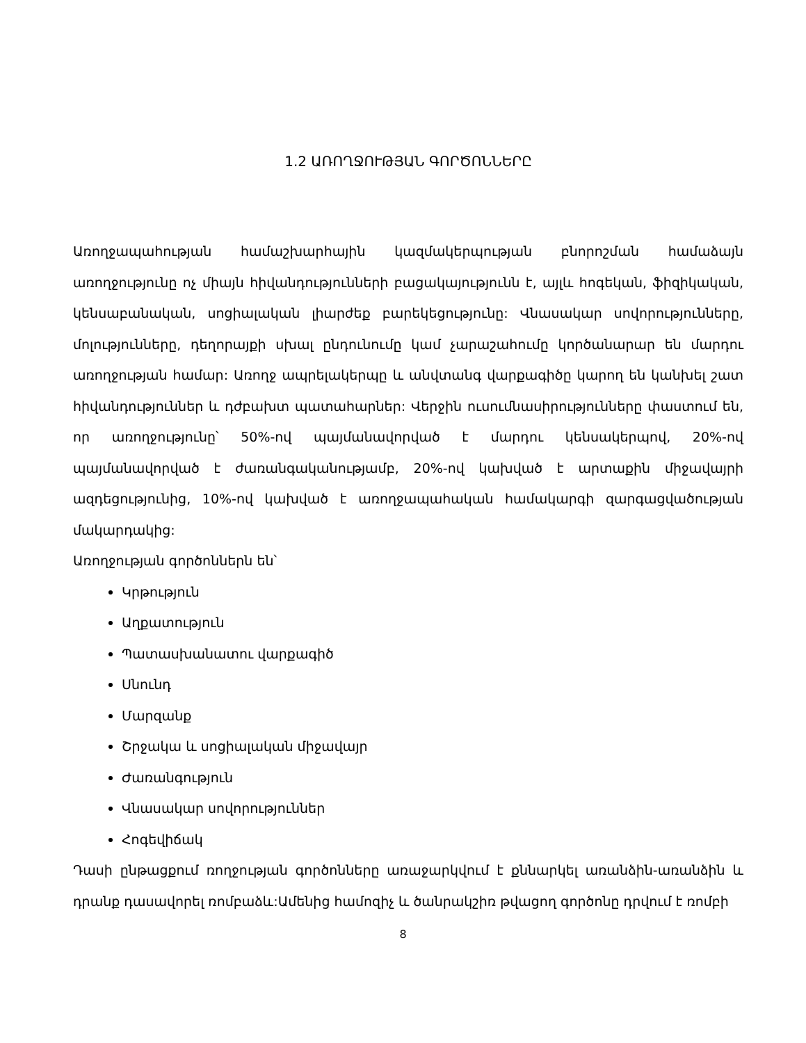1.2 ԱՌՈՂՋՈՒԹՅԱՆ ԳՈՐԾՈՆՆԵՐԸ
Առողջապահության համաշխարհային կազմակերպության բնորոշման համաձայն առողջությունը ոչ միայն հիվանդությունների բացակայությունն է, այլև հոգեկան, ֆիզիկական, կենսաբանական, սոցիալական լիարժեք բարեկեցությունը: Վնասակար սովորությունները, մոլությունները, դեղորայքի սխալ ընդունումը կամ չարաշահումը կործանարար են մարդու առողջության համար: Առողջ ապրելակերպը և անվտանգ վարքագիծը կարող են կանխել շատ հիվանդություններ և դժբախտ պատահարներ: Վերջին ուսումնասիրությունները փաստում են, որ առողջությունը՝ 50%-ով պայմանավորված է մարդու կենսակերպով, 20%-ով պայմանավորված է ժառանգականությամբ, 20%-ով կախված է արտաքին միջավայրի ազդեցությունից, 10%-ով կախված է առողջապահական համակարգի զարգացվածության մակարդակից:
Առողջության գործոններն են՝
Կրթություն
Աղքատություն
Պատասխանատու վարքագիծ
Սնունդ
Մարզանք
Շրջակա և սոցիալական միջավայր
Ժառանգություն
Վնասակար սովորություններ
Հոգեվիճակ
Դասի ընթացքում ռողջության գործոնները առաջարկվում է քննարկել առանձին-առանձին և դրանք դասավորել ռոմբաձև:Ամենից համոզիչ և ծանրակշիռ թվացող գործոնը դրվում է ռոմբի
8